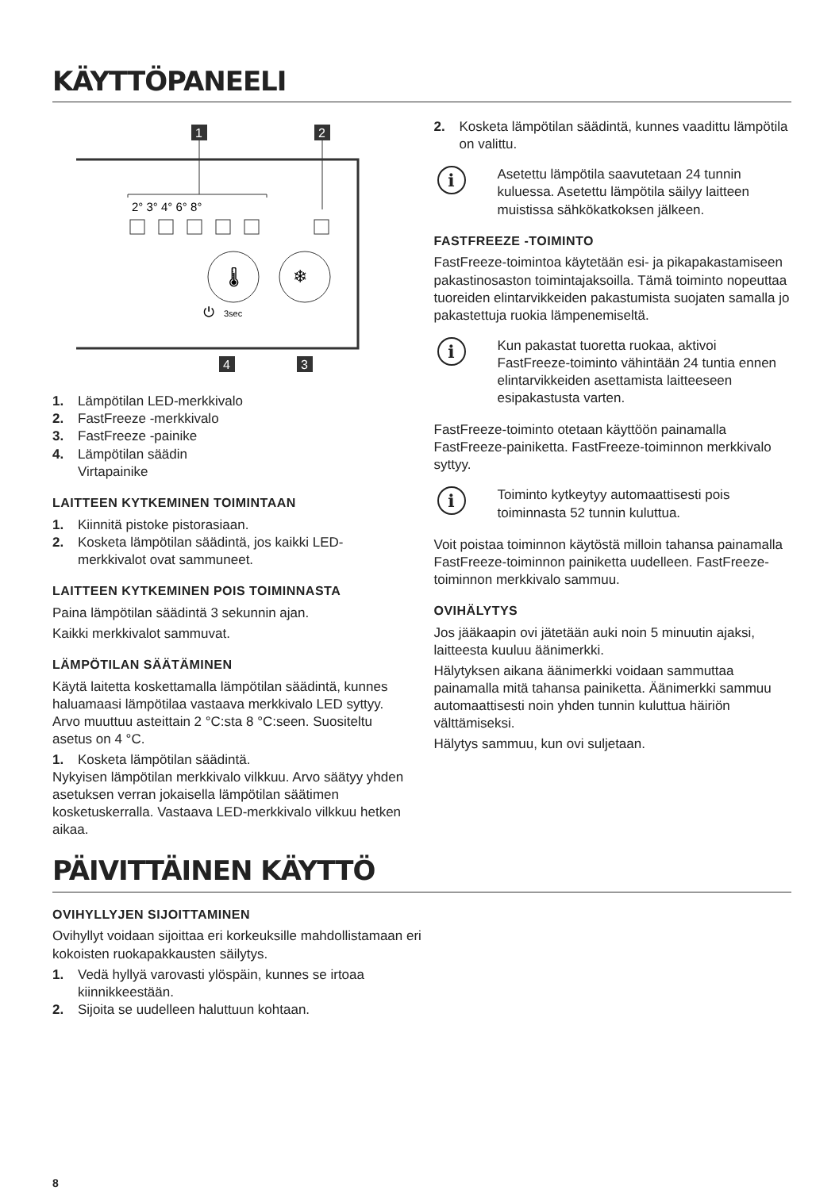KÄYTTÖPANEELI
1
2
2° 3° 4° 6° 8°
❄
🌡
⏻
3sec
4
3
1. Lämpötilan LED-merkkivalo
2. FastFreeze -merkkivalo
3. FastFreeze -painike
4. Lämpötilan säädin
Virtapainike
LAITTEEN KYTKEMINEN TOIMINTAAN
1. Kiinnitä pistoke pistorasiaan.
2. Kosketa lämpötilan säädintä, jos kaikki LED-merkkivalot ovat sammuneet.
LAITTEEN KYTKEMINEN POIS TOIMINNASTA
Paina lämpötilan säädintä 3 sekunnin ajan.
Kaikki merkkivalot sammuvat.
LÄMPÖTILAN SÄÄTÄMINEN
Käytä laitetta koskettamalla lämpötilan säädintä, kunnes haluamaasi lämpötilaa vastaava merkkivalo LED syttyy. Arvo muuttuu asteittain 2 °C:sta 8 °C:seen. Suositeltu asetus on 4 °C.
1. Kosketa lämpötilan säädintä.
Nykyisen lämpötilan merkkivalo vilkkuu. Arvo säätyy yhden asetuksen verran jokaisella lämpötilan säätimen kosketuskerralla. Vastaava LED-merkkivalo vilkkuu hetken aikaa.
2. Kosketa lämpötilan säädintä, kunnes vaadittu lämpötila on valittu.
i
Asetettu lämpötila saavutetaan 24 tunnin kuluessa. Asetettu lämpötila säilyy laitteen muistissa sähkökatkoksen jälkeen.
FASTFREEZE -TOIMINTO
FastFreeze-toimintoa käytetään esi- ja pikapakastamiseen pakastinosaston toimintajaksoilla. Tämä toiminto nopeuttaa tuoreiden elintarvikkeiden pakastumista suojaten samalla jo pakastettuja ruokia lämpenemiseltä.
i
Kun pakastat tuoretta ruokaa, aktivoi FastFreeze-toiminto vähintään 24 tuntia ennen elintarvikkeiden asettamista laitteeseen esipakastusta varten.
FastFreeze-toiminto otetaan käyttöön painamalla FastFreeze-painiketta. FastFreeze-toiminnon merkkivalo syttyy.
i
Toiminto kytkeytyy automaattisesti pois toiminnasta 52 tunnin kuluttua.
Voit poistaa toiminnon käytöstä milloin tahansa painamalla FastFreeze-toiminnon painiketta uudelleen. FastFreeze-toiminnon merkkivalo sammuu.
OVIHÄLYTYS
Jos jääkaapin ovi jätetään auki noin 5 minuutin ajaksi, laitteesta kuuluu äänimerkki.
Hälytyksen aikana äänimerkki voidaan sammuttaa painamalla mitä tahansa painiketta. Äänimerkki sammuu automaattisesti noin yhden tunnin kuluttua häiriön välttämiseksi.
Hälytys sammuu, kun ovi suljetaan.
PÄIVITTÄINEN KÄYTTÖ
OVIHYLLYJEN SIJOITTAMINEN
Ovihyllyt voidaan sijoittaa eri korkeuksille mahdollistamaan eri kokoisten ruokapakkausten säilytys.
1. Vedä hyllyä varovasti ylöspäin, kunnes se irtoaa kiinnikkeestään.
2. Sijoita se uudelleen haluttuun kohtaan.
8